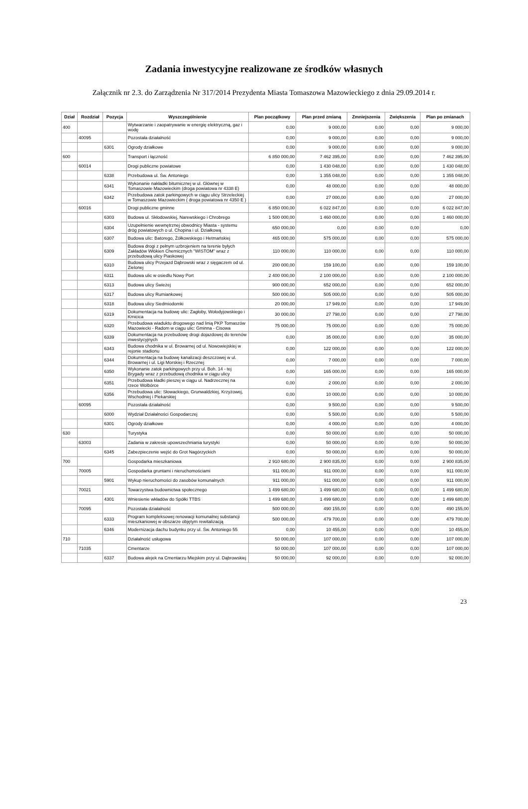Zadania inwestycyjne realizowane ze środków własnych
Załącznik nr 2.3. do Zarządzenia Nr 317/2014 Prezydenta Miasta Tomaszowa Mazowieckiego z dnia 29.09.2014 r.
| Dział | Rozdział | Pozycja | Wyszczególnienie | Plan początkowy | Plan przed zmianą | Zmniejszenia | Zwiększenia | Plan po zmianach |
| --- | --- | --- | --- | --- | --- | --- | --- | --- |
| 400 | | | Wytwarzanie i zaopatrywanie w energię elektryczną, gaz i wodę | 0,00 | 9 000,00 | 0,00 | 0,00 | 9 000,00 |
| | 40095 | | Pozostała działalność | 0,00 | 9 000,00 | 0,00 | 0,00 | 9 000,00 |
| | | 6301 | Ogrody działkowe | 0,00 | 9 000,00 | 0,00 | 0,00 | 9 000,00 |
| 600 | | | Transport i łączność | 6 850 000,00 | 7 462 395,00 | 0,00 | 0,00 | 7 462 395,00 |
| | 60014 | | Drogi publiczne powiatowe | 0,00 | 1 430 048,00 | 0,00 | 0,00 | 1 430 048,00 |
| | | 6338 | Przebudowa ul. Św. Antoniego | 0,00 | 1 355 048,00 | 0,00 | 0,00 | 1 355 048,00 |
| | | 6341 | Wykonanie nakładki bitumicznej w ul. Głównej w Tomaszowie Mazowieckim (droga powiatowa nr 4338 E) | 0,00 | 48 000,00 | 0,00 | 0,00 | 48 000,00 |
| | | 6342 | Przebudowa zatok parkingowych w ciągu ulicy Strzeleckiej w Tomaszowie Mazowieckim ( droga powiatowa nr 4350 E ) | 0,00 | 27 000,00 | 0,00 | 0,00 | 27 000,00 |
| | 60016 | | Drogi publiczne gminne | 6 850 000,00 | 6 022 847,00 | 0,00 | 0,00 | 6 022 847,00 |
| | | 6303 | Budowa ul. Skłodowskiej, Narewskiego i Chrobrego | 1 500 000,00 | 1 460 000,00 | 0,00 | 0,00 | 1 460 000,00 |
| | | 6304 | Uzupełnienie wewnętrznej obwodnicy Miasta - systemu dróg powiatowych o ul. Chopina i ul. Działkową | 650 000,00 | 0,00 | 0,00 | 0,00 | 0,00 |
| | | 6307 | Budowa ulic: Batorego, Żółkowskiego i Hetmańskiej | 465 000,00 | 575 000,00 | 0,00 | 0,00 | 575 000,00 |
| | | 6309 | Budowa drogi z pełnym uzbrojeniem na terenie byłych Zakładów Włókien Chemicznych "WISTOM" wraz z przebudową ulicy Piaskowej | 110 000,00 | 110 000,00 | 0,00 | 0,00 | 110 000,00 |
| | | 6310 | Budowa ulicy Przejazd Dąbrowski wraz z sięgaczem od ul. Zielonej | 200 000,00 | 159 100,00 | 0,00 | 0,00 | 159 100,00 |
| | | 6311 | Budowa ulic w osiedlu Nowy Port | 2 400 000,00 | 2 100 000,00 | 0,00 | 0,00 | 2 100 000,00 |
| | | 6313 | Budowa ulicy Świeżej | 900 000,00 | 652 000,00 | 0,00 | 0,00 | 652 000,00 |
| | | 6317 | Budowa ulicy Rumiankowej | 500 000,00 | 505 000,00 | 0,00 | 0,00 | 505 000,00 |
| | | 6318 | Budowa ulicy Siedmiodomki | 20 000,00 | 17 949,00 | 0,00 | 0,00 | 17 949,00 |
| | | 6319 | Dokumentacja na budowę ulic: Zagłoby, Wołodyjowskiego i Kmicica | 30 000,00 | 27 798,00 | 0,00 | 0,00 | 27 798,00 |
| | | 6320 | Przebudowa wiaduktu drogowego nad linią PKP Tomaszów Mazowiecki - Radom w ciągu ulic: Gminna - Cisowa | 75 000,00 | 75 000,00 | 0,00 | 0,00 | 75 000,00 |
| | | 6339 | Dokumentacja na przebudowę drogi dojazdowej do terenów inwestycyjnych | 0,00 | 35 000,00 | 0,00 | 0,00 | 35 000,00 |
| | | 6343 | Budowa chodnika w ul. Browarnej od ul. Nowowiejskiej w rejonie stadionu | 0,00 | 122 000,00 | 0,00 | 0,00 | 122 000,00 |
| | | 6344 | Dokumentacja na budowę kanalizacji deszczowej w ul. Browarnej i ul. Ligi Morskiej i Rzecznej | 0,00 | 7 000,00 | 0,00 | 0,00 | 7 000,00 |
| | | 6350 | Wykonanie zatok parkingowych przy ul. Boh. 14 - tej Brygady wraz z przebudową chodnika w ciągu ulicy | 0,00 | 165 000,00 | 0,00 | 0,00 | 165 000,00 |
| | | 6351 | Przebudowa kładki pieszej w ciągu ul. Nadrzecznej na rzece Wolbórce | 0,00 | 2 000,00 | 0,00 | 0,00 | 2 000,00 |
| | | 6356 | Przebudowa ulic: Słowackiego, Grunwaldzkiej, Krzyżowej, Wschodniej i Piekarskiej | 0,00 | 10 000,00 | 0,00 | 0,00 | 10 000,00 |
| | 60095 | | Pozostała działalność | 0,00 | 9 500,00 | 0,00 | 0,00 | 9 500,00 |
| | | 6000 | Wydział Działalności Gospodarczej | 0,00 | 5 500,00 | 0,00 | 0,00 | 5 500,00 |
| | | 6301 | Ogrody działkowe | 0,00 | 4 000,00 | 0,00 | 0,00 | 4 000,00 |
| 630 | | | Turystyka | 0,00 | 50 000,00 | 0,00 | 0,00 | 50 000,00 |
| | 63003 | | Zadania w zakresie upowszechniania turystyki | 0,00 | 50 000,00 | 0,00 | 0,00 | 50 000,00 |
| | | 6345 | Zabezpieczenie wejść do Grot Nagórzyckich | 0,00 | 50 000,00 | 0,00 | 0,00 | 50 000,00 |
| 700 | | | Gospodarka mieszkaniowa | 2 910 680,00 | 2 900 835,00 | 0,00 | 0,00 | 2 900 835,00 |
| | 70005 | | Gospodarka gruntami i nieruchomościami | 911 000,00 | 911 000,00 | 0,00 | 0,00 | 911 000,00 |
| | | 5901 | Wykup nieruchomości do zasobów komunalnych | 911 000,00 | 911 000,00 | 0,00 | 0,00 | 911 000,00 |
| | 70021 | | Towarzystwa budownictwa społecznego | 1 499 680,00 | 1 499 680,00 | 0,00 | 0,00 | 1 499 680,00 |
| | | 4301 | Wniesienie wkładów do Spółki TTBS | 1 499 680,00 | 1 499 680,00 | 0,00 | 0,00 | 1 499 680,00 |
| | 70095 | | Pozostała działalność | 500 000,00 | 490 155,00 | 0,00 | 0,00 | 490 155,00 |
| | | 6333 | Program kompleksowej renowacji komunalnej substancji mieszkaniowej w obszarze objętym rewitalizacją | 500 000,00 | 479 700,00 | 0,00 | 0,00 | 479 700,00 |
| | | 6346 | Modernizacja dachu budynku przy ul. Św. Antoniego 55 | 0,00 | 10 455,00 | 0,00 | 0,00 | 10 455,00 |
| 710 | | | Działalność usługowa | 50 000,00 | 107 000,00 | 0,00 | 0,00 | 107 000,00 |
| | 71035 | | Cmentarze | 50 000,00 | 107 000,00 | 0,00 | 0,00 | 107 000,00 |
| | | 6337 | Budowa alejek na Cmentarzu Miejskim przy ul. Dąbrowskiej | 50 000,00 | 92 000,00 | 0,00 | 0,00 | 92 000,00 |
23